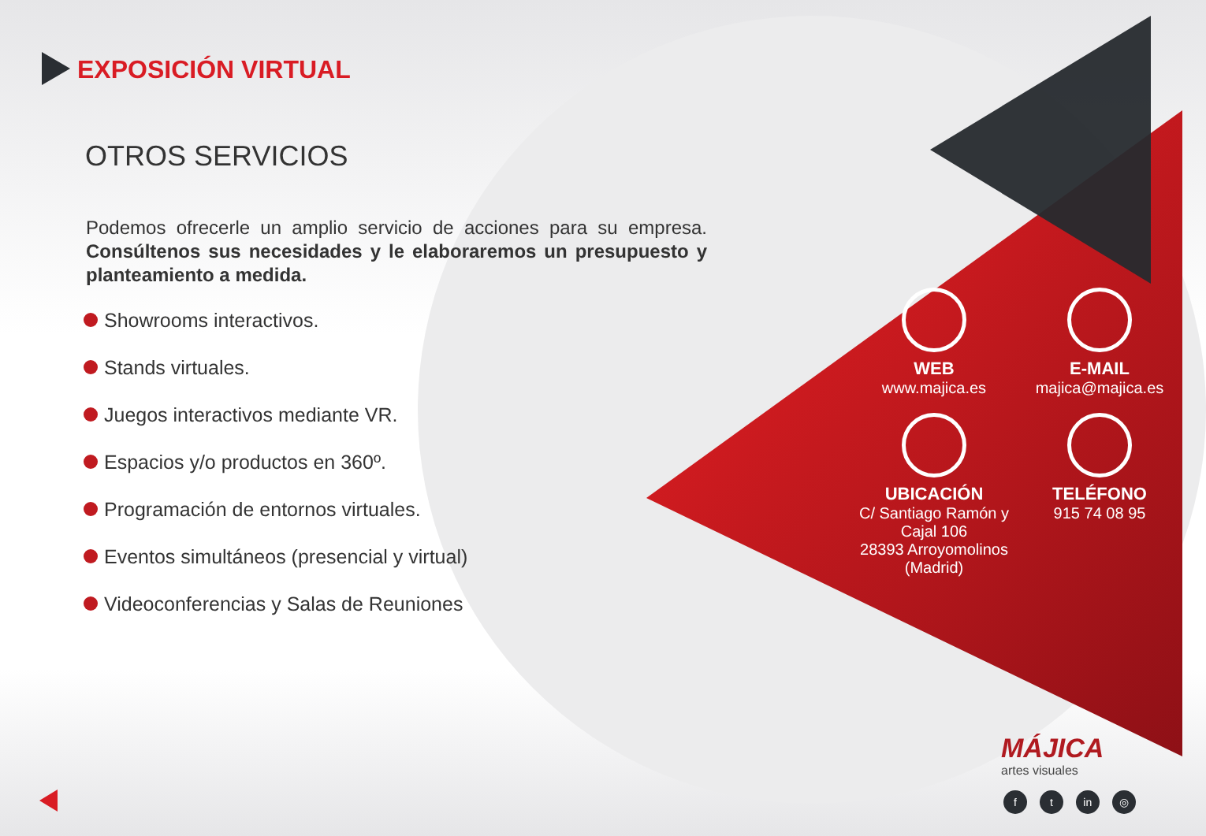EXPOSICIÓN VIRTUAL
OTROS SERVICIOS
Podemos ofrecerle un amplio servicio de acciones para su empresa. Consúltenos sus necesidades y le elaboraremos un presupuesto y planteamiento a medida.
Showrooms interactivos.
Stands virtuales.
Juegos interactivos mediante VR.
Espacios y/o productos en 360º.
Programación de entornos virtuales.
Eventos simultáneos (presencial y virtual)
Videoconferencias y Salas de Reuniones
WEB
www.majica.es
E-MAIL
majica@majica.es
UBICACIÓN
C/ Santiago Ramón y Cajal 106
28393 Arroyomolinos (Madrid)
TELÉFONO
915 74 08 95
MÁJICA
artes visuales
f t in ◎